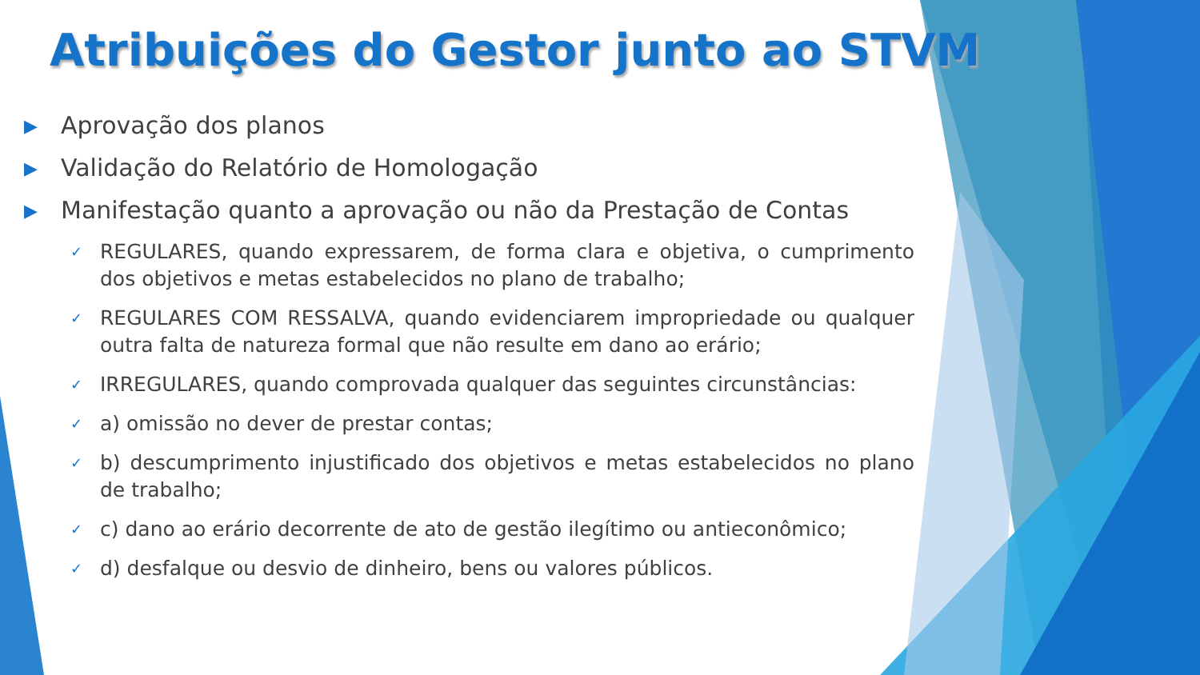Atribuições do Gestor junto ao STVM
▶ Aprovação dos planos
▶ Validação do Relatório de Homologação
▶ Manifestação quanto a aprovação ou não da Prestação de Contas
✓ REGULARES, quando expressarem, de forma clara e objetiva, o cumprimento dos objetivos e metas estabelecidos no plano de trabalho;
✓ REGULARES COM RESSALVA, quando evidenciarem impropriedade ou qualquer outra falta de natureza formal que não resulte em dano ao erário;
✓ IRREGULARES, quando comprovada qualquer das seguintes circunstâncias:
✓ a) omissão no dever de prestar contas;
✓ b) descumprimento injustificado dos objetivos e metas estabelecidos no plano de trabalho;
✓ c) dano ao erário decorrente de ato de gestão ilegítimo ou antieconômico;
✓ d) desfalque ou desvio de dinheiro, bens ou valores públicos.